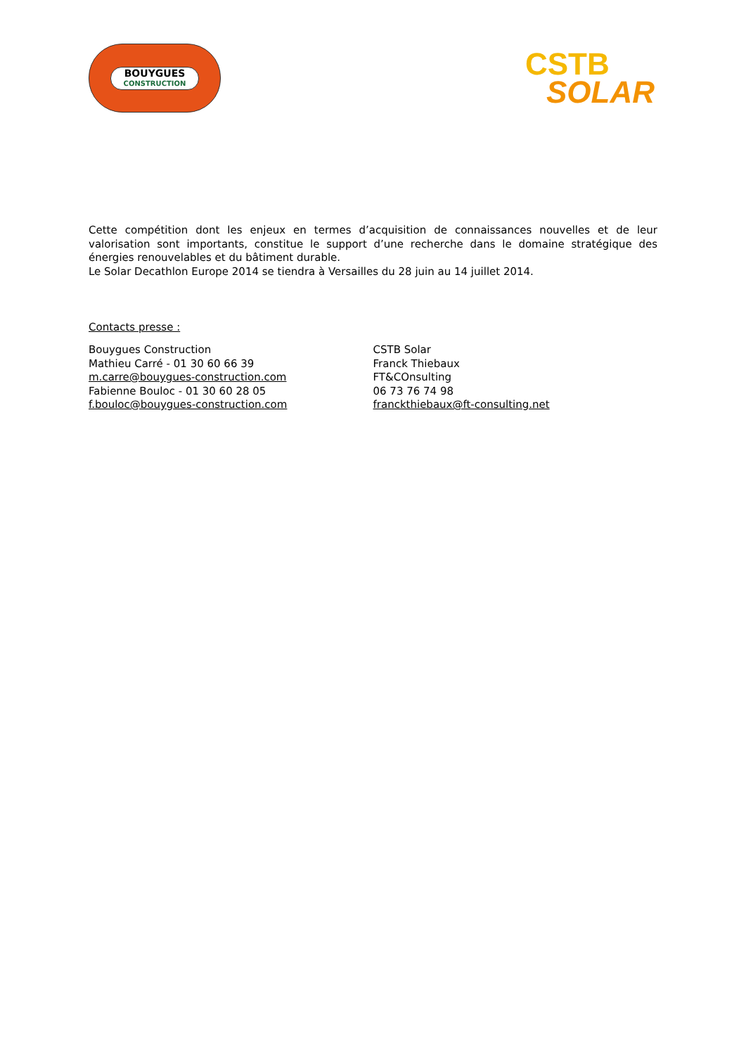BOUYGUES
CONSTRUCTION
CSTB
SOLAR
Cette compétition dont les enjeux en termes d’acquisition de connaissances nouvelles et de leur valorisation sont importants, constitue le support d’une recherche dans le domaine stratégique des énergies renouvelables et du bâtiment durable.
Le Solar Decathlon Europe 2014 se tiendra à Versailles du 28 juin au 14 juillet 2014.
Contacts presse :
Bouygues Construction
Mathieu Carré - 01 30 60 66 39
m.carre@bouygues-construction.com
Fabienne Bouloc - 01 30 60 28 05
f.bouloc@bouygues-construction.com
CSTB Solar
Franck Thiebaux
FT&COnsulting
06 73 76 74 98
franckthiebaux@ft-consulting.net